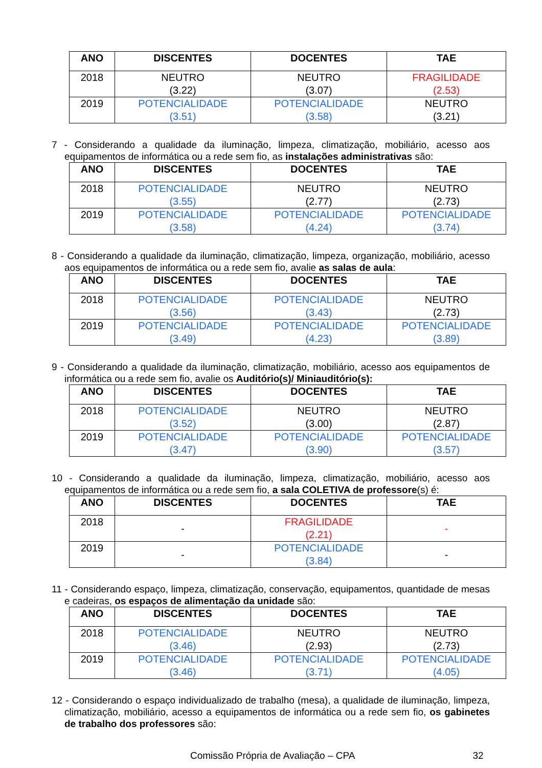| ANO | DISCENTES | DOCENTES | TAE |
| --- | --- | --- | --- |
| 2018 | NEUTRO (3.22) | NEUTRO (3.07) | FRAGILIDADE (2.53) |
| 2019 | POTENCIALIDADE (3.51) | POTENCIALIDADE (3.58) | NEUTRO (3.21) |
7 - Considerando a qualidade da iluminação, limpeza, climatização, mobiliário, acesso aos equipamentos de informática ou a rede sem fio, as instalações administrativas são:
| ANO | DISCENTES | DOCENTES | TAE |
| --- | --- | --- | --- |
| 2018 | POTENCIALIDADE (3.55) | NEUTRO (2.77) | NEUTRO (2.73) |
| 2019 | POTENCIALIDADE (3.58) | POTENCIALIDADE (4.24) | POTENCIALIDADE (3.74) |
8 - Considerando a qualidade da iluminação, climatização, limpeza, organização, mobiliário, acesso aos equipamentos de informática ou a rede sem fio, avalie as salas de aula:
| ANO | DISCENTES | DOCENTES | TAE |
| --- | --- | --- | --- |
| 2018 | POTENCIALIDADE (3.56) | POTENCIALIDADE (3.43) | NEUTRO (2.73) |
| 2019 | POTENCIALIDADE (3.49) | POTENCIALIDADE (4.23) | POTENCIALIDADE (3.89) |
9 - Considerando a qualidade da iluminação, climatização, mobiliário, acesso aos equipamentos de informática ou a rede sem fio, avalie os Auditório(s)/ Miniauditório(s):
| ANO | DISCENTES | DOCENTES | TAE |
| --- | --- | --- | --- |
| 2018 | POTENCIALIDADE (3.52) | NEUTRO (3.00) | NEUTRO (2.87) |
| 2019 | POTENCIALIDADE (3.47) | POTENCIALIDADE (3.90) | POTENCIALIDADE (3.57) |
10 - Considerando a qualidade da iluminação, limpeza, climatização, mobiliário, acesso aos equipamentos de informática ou a rede sem fio, a sala COLETIVA de professore(s) é:
| ANO | DISCENTES | DOCENTES | TAE |
| --- | --- | --- | --- |
| 2018 | - | FRAGILIDADE (2.21) | - |
| 2019 | - | POTENCIALIDADE (3.84) | - |
11 - Considerando espaço, limpeza, climatização, conservação, equipamentos, quantidade de mesas e cadeiras, os espaços de alimentação da unidade são:
| ANO | DISCENTES | DOCENTES | TAE |
| --- | --- | --- | --- |
| 2018 | POTENCIALIDADE (3.46) | NEUTRO (2.93) | NEUTRO (2.73) |
| 2019 | POTENCIALIDADE (3.46) | POTENCIALIDADE (3.71) | POTENCIALIDADE (4.05) |
12 - Considerando o espaço individualizado de trabalho (mesa), a qualidade de iluminação, limpeza, climatização, mobiliário, acesso a equipamentos de informática ou a rede sem fio, os gabinetes de trabalho dos professores são:
Comissão Própria de Avaliação – CPA 32